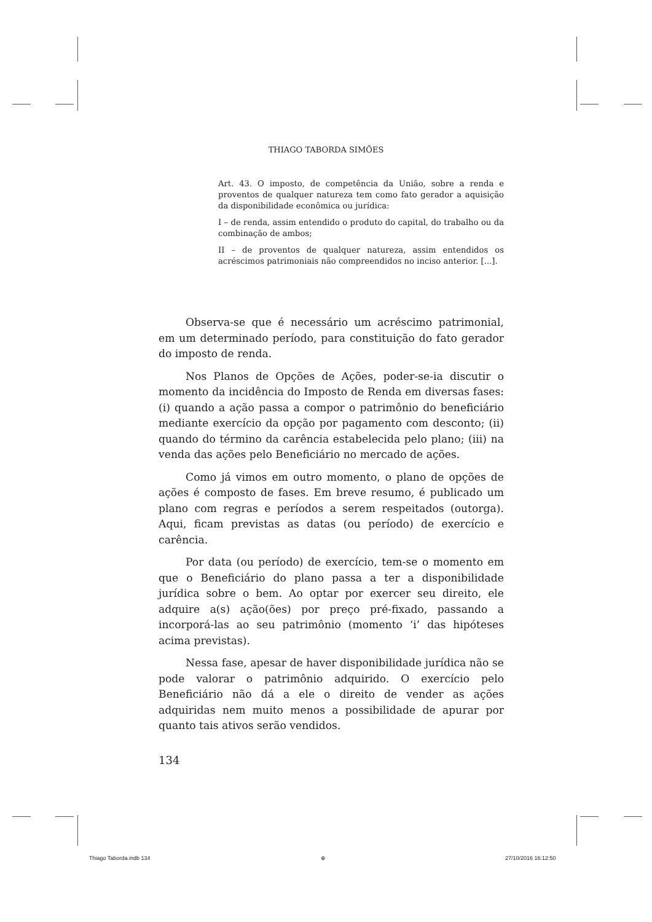THIAGO TABORDA SIMÕES
Art. 43. O imposto, de competência da União, sobre a renda e proventos de qualquer natureza tem como fato gerador a aquisição da disponibilidade econômica ou jurídica:
I – de renda, assim entendido o produto do capital, do trabalho ou da combinação de ambos;
II – de proventos de qualquer natureza, assim entendidos os acréscimos patrimoniais não compreendidos no inciso anterior. [...].
Observa-se que é necessário um acréscimo patrimonial, em um determinado período, para constituição do fato gerador do imposto de renda.
Nos Planos de Opções de Ações, poder-se-ia discutir o momento da incidência do Imposto de Renda em diversas fases: (i) quando a ação passa a compor o patrimônio do beneficiário mediante exercício da opção por pagamento com desconto; (ii) quando do término da carência estabelecida pelo plano; (iii) na venda das ações pelo Beneficiário no mercado de ações.
Como já vimos em outro momento, o plano de opções de ações é composto de fases. Em breve resumo, é publicado um plano com regras e períodos a serem respeitados (outorga). Aqui, ficam previstas as datas (ou período) de exercício e carência.
Por data (ou período) de exercício, tem-se o momento em que o Beneficiário do plano passa a ter a disponibilidade jurídica sobre o bem. Ao optar por exercer seu direito, ele adquire a(s) ação(ões) por preço pré-fixado, passando a incorporá-las ao seu patrimônio (momento ‘i’ das hipóteses acima previstas).
Nessa fase, apesar de haver disponibilidade jurídica não se pode valorar o patrimônio adquirido. O exercício pelo Beneficiário não dá a ele o direito de vender as ações adquiridas nem muito menos a possibilidade de apurar por quanto tais ativos serão vendidos.
134
Thiago Taborda.indb 134 ⊕ 27/10/2016 16:12:50